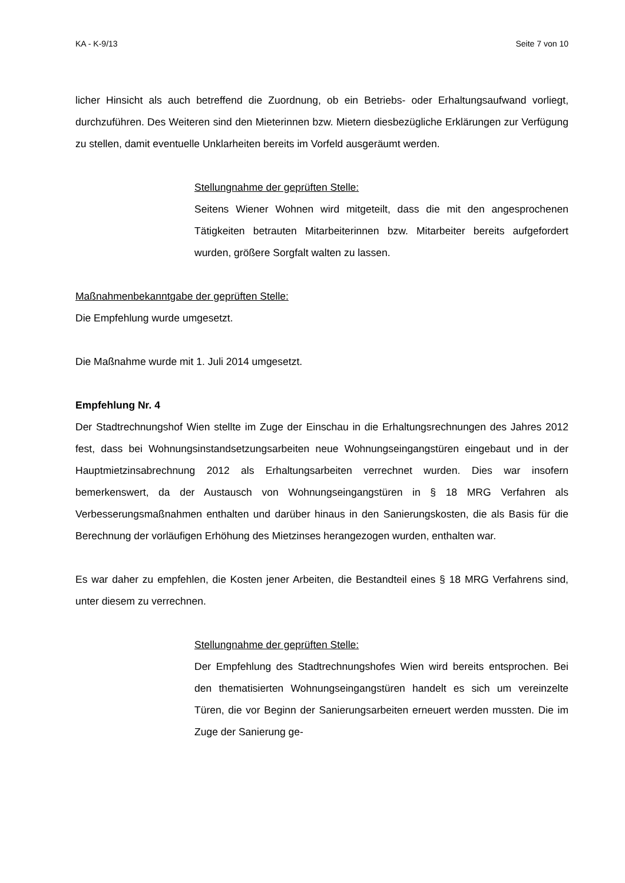KA - K-9/13 Seite 7 von 10
licher Hinsicht als auch betreffend die Zuordnung, ob ein Betriebs- oder Erhaltungsaufwand vorliegt, durchzuführen. Des Weiteren sind den Mieterinnen bzw. Mietern diesbezügliche Erklärungen zur Verfügung zu stellen, damit eventuelle Unklarheiten bereits im Vorfeld ausgeräumt werden.
Stellungnahme der geprüften Stelle:
Seitens Wiener Wohnen wird mitgeteilt, dass die mit den angesprochenen Tätigkeiten betrauten Mitarbeiterinnen bzw. Mitarbeiter bereits aufgefordert wurden, größere Sorgfalt walten zu lassen.
Maßnahmenbekanntgabe der geprüften Stelle:
Die Empfehlung wurde umgesetzt.
Die Maßnahme wurde mit 1. Juli 2014 umgesetzt.
Empfehlung Nr. 4
Der Stadtrechnungshof Wien stellte im Zuge der Einschau in die Erhaltungsrechnungen des Jahres 2012 fest, dass bei Wohnungsinstandsetzungsarbeiten neue Wohnungseingangstüren eingebaut und in der Hauptmietzinsabrechnung 2012 als Erhaltungsarbeiten verrechnet wurden. Dies war insofern bemerkenswert, da der Austausch von Wohnungseingangstüren in § 18 MRG Verfahren als Verbesserungsmaßnahmen enthalten und darüber hinaus in den Sanierungskosten, die als Basis für die Berechnung der vorläufigen Erhöhung des Mietzinses herangezogen wurden, enthalten war.
Es war daher zu empfehlen, die Kosten jener Arbeiten, die Bestandteil eines § 18 MRG Verfahrens sind, unter diesem zu verrechnen.
Stellungnahme der geprüften Stelle:
Der Empfehlung des Stadtrechnungshofes Wien wird bereits entsprochen. Bei den thematisierten Wohnungseingangstüren handelt es sich um vereinzelte Türen, die vor Beginn der Sanierungsarbeiten erneuert werden mussten. Die im Zuge der Sanierung ge-